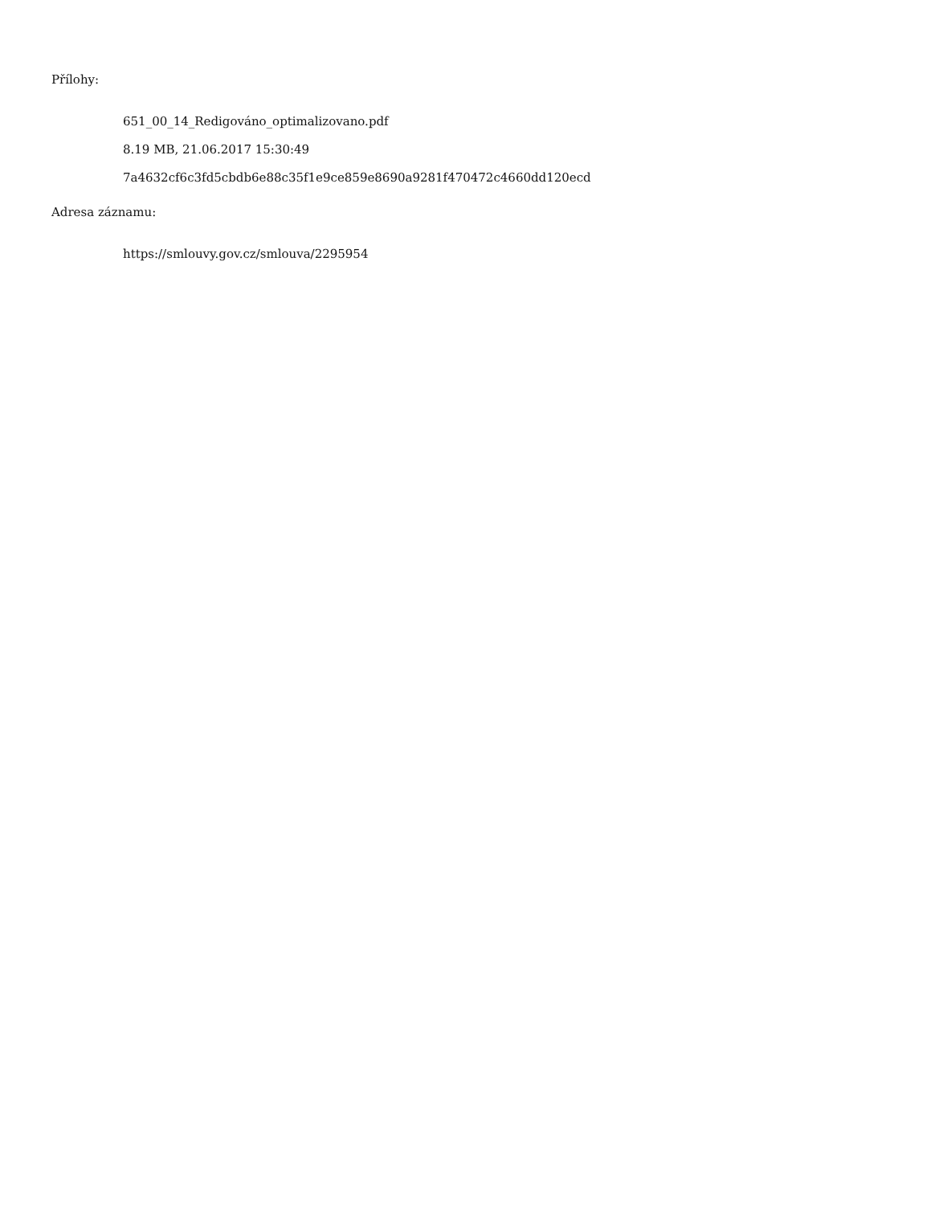Přílohy:
651_00_14_Redigováno_optimalizovano.pdf
8.19 MB, 21.06.2017 15:30:49
7a4632cf6c3fd5cbdb6e88c35f1e9ce859e8690a9281f470472c4660dd120ecd
Adresa záznamu:
https://smlouvy.gov.cz/smlouva/2295954